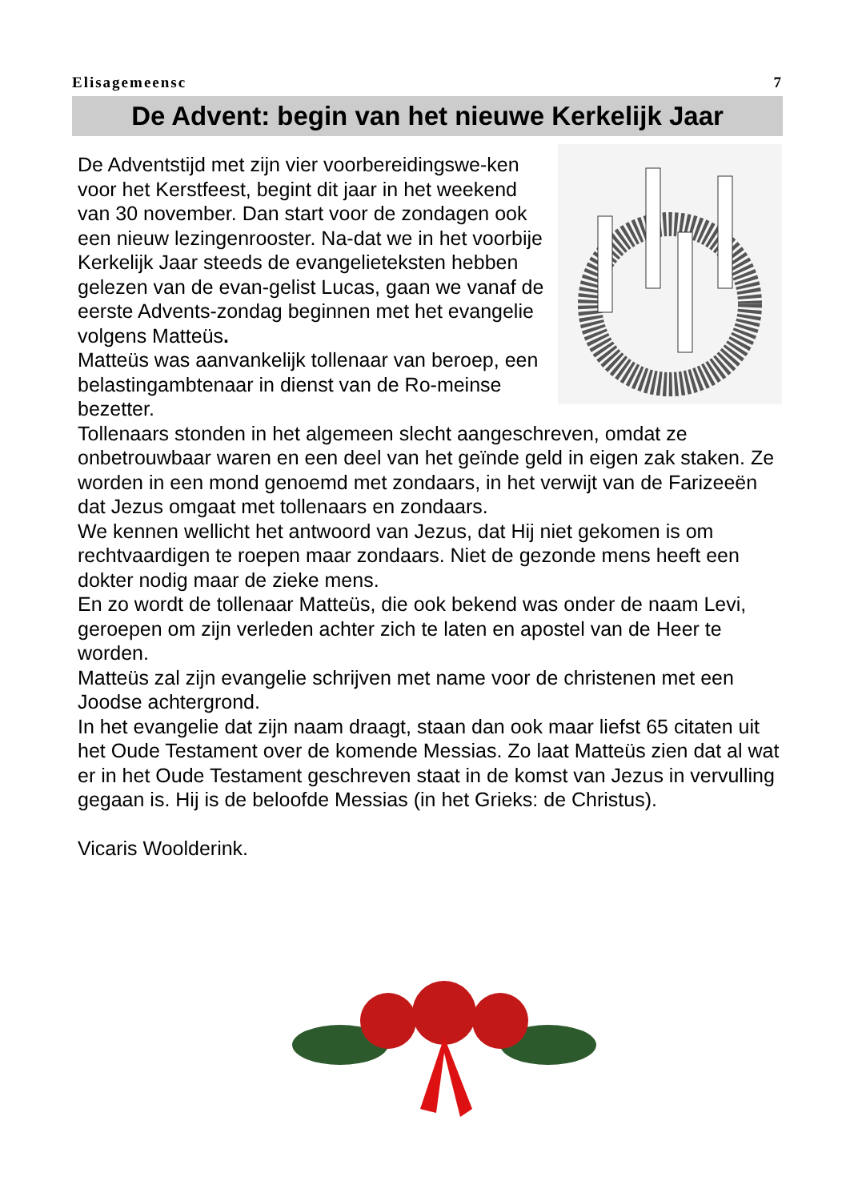Elisagemeensc 7
De Advent: begin van het nieuwe Kerkelijk Jaar
De Adventstijd met zijn vier voorbereidingswe-ken voor het Kerstfeest, begint dit jaar in het weekend van 30 november. Dan start voor de zondagen ook een nieuw lezingenrooster. Na-dat we in het voorbije Kerkelijk Jaar steeds de evangelieteksten hebben gelezen van de evan-gelist Lucas, gaan we vanaf de eerste Advents-zondag beginnen met het evangelie volgens Matteüs.
Matteüs was aanvankelijk tollenaar van beroep, een belastingambtenaar in dienst van de Ro-meinse bezetter.
Tollenaars stonden in het algemeen slecht aangeschreven, omdat ze onbetrouwbaar waren en een deel van het geïnde geld in eigen zak staken. Ze worden in een mond genoemd met zondaars, in het verwijt van de Farizeeën dat Jezus omgaat met tollenaars en zondaars.
We kennen wellicht het antwoord van Jezus, dat Hij niet gekomen is om rechtvaardigen te roepen maar zondaars. Niet de gezonde mens heeft een dokter nodig maar de zieke mens.
En zo wordt de tollenaar Matteüs, die ook bekend was onder de naam Levi, geroepen om zijn verleden achter zich te laten en apostel van de Heer te worden.
Matteüs zal zijn evangelie schrijven met name voor de christenen met een Joodse achtergrond.
In het evangelie dat zijn naam draagt, staan dan ook maar liefst 65 citaten uit het Oude Testament over de komende Messias. Zo laat Matteüs zien dat al wat er in het Oude Testament geschreven staat in de komst van Jezus in vervulling gegaan is. Hij is de beloofde Messias (in het Grieks: de Christus).
Vicaris Woolderink.